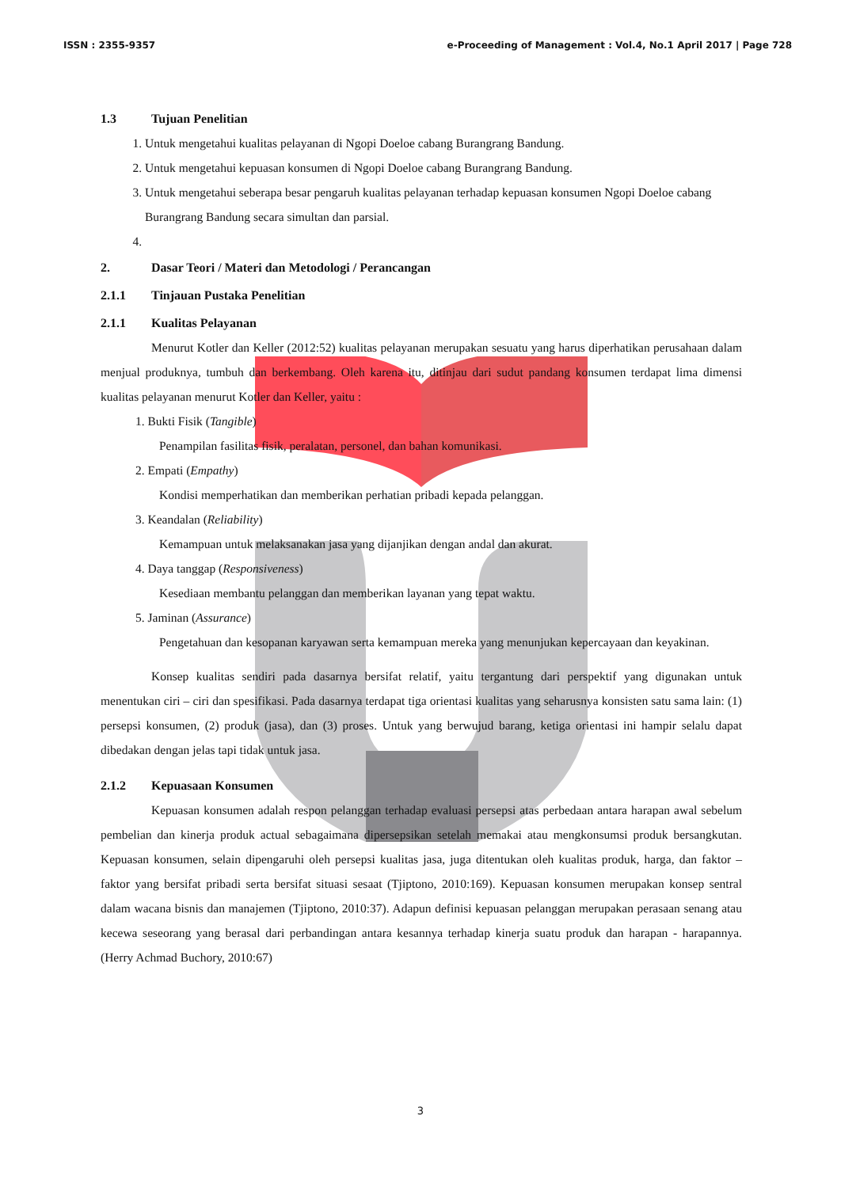ISSN : 2355-9357 e-Proceeding of Management : Vol.4, No.1 April 2017 | Page 728
1.3 Tujuan Penelitian
1. Untuk mengetahui kualitas pelayanan di Ngopi Doeloe cabang Burangrang Bandung.
2. Untuk mengetahui kepuasan konsumen di Ngopi Doeloe cabang Burangrang Bandung.
3. Untuk mengetahui seberapa besar pengaruh kualitas pelayanan terhadap kepuasan konsumen Ngopi Doeloe cabang Burangrang Bandung secara simultan dan parsial.
2. Dasar Teori / Materi dan Metodologi / Perancangan
2.1.1 Tinjauan Pustaka Penelitian
2.1.1 Kualitas Pelayanan
Menurut Kotler dan Keller (2012:52) kualitas pelayanan merupakan sesuatu yang harus diperhatikan perusahaan dalam menjual produknya, tumbuh dan berkembang. Oleh karena itu, ditinjau dari sudut pandang konsumen terdapat lima dimensi kualitas pelayanan menurut Kotler dan Keller, yaitu :
1. Bukti Fisik (Tangible)
Penampilan fasilitas fisik, peralatan, personel, dan bahan komunikasi.
2. Empati (Empathy)
Kondisi memperhatikan dan memberikan perhatian pribadi kepada pelanggan.
3. Keandalan (Reliability)
Kemampuan untuk melaksanakan jasa yang dijanjikan dengan andal dan akurat.
4. Daya tanggap (Responsiveness)
Kesediaan membantu pelanggan dan memberikan layanan yang tepat waktu.
5. Jaminan (Assurance)
Pengetahuan dan kesopanan karyawan serta kemampuan mereka yang menunjukan kepercayaan dan keyakinan.
Konsep kualitas sendiri pada dasarnya bersifat relatif, yaitu tergantung dari perspektif yang digunakan untuk menentukan ciri – ciri dan spesifikasi. Pada dasarnya terdapat tiga orientasi kualitas yang seharusnya konsisten satu sama lain: (1) persepsi konsumen, (2) produk (jasa), dan (3) proses. Untuk yang berwujud barang, ketiga orientasi ini hampir selalu dapat dibedakan dengan jelas tapi tidak untuk jasa.
2.1.2 Kepuasaan Konsumen
Kepuasan konsumen adalah respon pelanggan terhadap evaluasi persepsi atas perbedaan antara harapan awal sebelum pembelian dan kinerja produk actual sebagaimana dipersepsikan setelah memakai atau mengkonsumsi produk bersangkutan. Kepuasan konsumen, selain dipengaruhi oleh persepsi kualitas jasa, juga ditentukan oleh kualitas produk, harga, dan faktor – faktor yang bersifat pribadi serta bersifat situasi sesaat (Tjiptono, 2010:169). Kepuasan konsumen merupakan konsep sentral dalam wacana bisnis dan manajemen (Tjiptono, 2010:37). Adapun definisi kepuasan pelanggan merupakan perasaan senang atau kecewa seseorang yang berasal dari perbandingan antara kesannya terhadap kinerja suatu produk dan harapan - harapannya. (Herry Achmad Buchory, 2010:67)
3